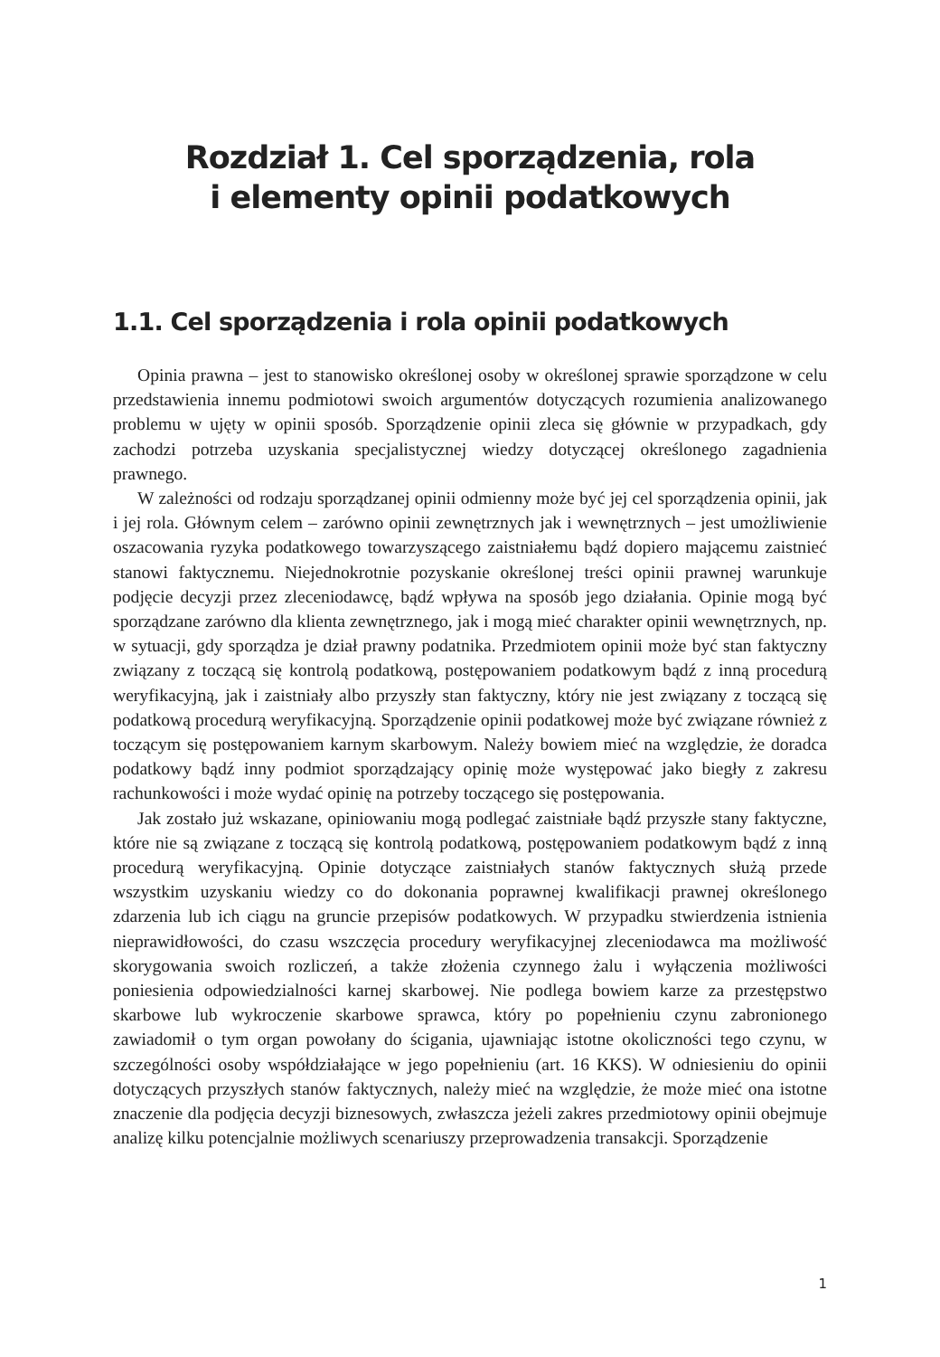Rozdział 1. Cel sporządzenia, rola
i elementy opinii podatkowych
1.1. Cel sporządzenia i rola opinii podatkowych
Opinia prawna – jest to stanowisko określonej osoby w określonej sprawie sporządzone w celu przedstawienia innemu podmiotowi swoich argumentów dotyczących rozumienia analizowanego problemu w ujęty w opinii sposób. Sporządzenie opinii zleca się głównie w przypadkach, gdy zachodzi potrzeba uzyskania specjalistycznej wiedzy dotyczącej określonego zagadnienia prawnego.
W zależności od rodzaju sporządzanej opinii odmienny może być jej cel sporządzenia opinii, jak i jej rola. Głównym celem – zarówno opinii zewnętrznych jak i wewnętrznych – jest umożliwienie oszacowania ryzyka podatkowego towarzyszącego zaistniałemu bądź dopiero mającemu zaistnieć stanowi faktycznemu. Niejednokrotnie pozyskanie określonej treści opinii prawnej warunkuje podjęcie decyzji przez zleceniodawcę, bądź wpływa na sposób jego działania. Opinie mogą być sporządzane zarówno dla klienta zewnętrznego, jak i mogą mieć charakter opinii wewnętrznych, np. w sytuacji, gdy sporządza je dział prawny podatnika. Przedmiotem opinii może być stan faktyczny związany z toczącą się kontrolą podatkową, postępowaniem podatkowym bądź z inną procedurą weryfikacyjną, jak i zaistniały albo przyszły stan faktyczny, który nie jest związany z toczącą się podatkową procedurą weryfikacyjną. Sporządzenie opinii podatkowej może być związane również z toczącym się postępowaniem karnym skarbowym. Należy bowiem mieć na względzie, że doradca podatkowy bądź inny podmiot sporządzający opinię może występować jako biegły z zakresu rachunkowości i może wydać opinię na potrzeby toczącego się postępowania.
Jak zostało już wskazane, opiniowaniu mogą podlegać zaistniałe bądź przyszłe stany faktyczne, które nie są związane z toczącą się kontrolą podatkową, postępowaniem podatkowym bądź z inną procedurą weryfikacyjną. Opinie dotyczące zaistniałych stanów faktycznych służą przede wszystkim uzyskaniu wiedzy co do dokonania poprawnej kwalifikacji prawnej określonego zdarzenia lub ich ciągu na gruncie przepisów podatkowych. W przypadku stwierdzenia istnienia nieprawidłowości, do czasu wszczęcia procedury weryfikacyjnej zleceniodawca ma możliwość skorygowania swoich rozliczeń, a także złożenia czynnego żalu i wyłączenia możliwości poniesienia odpowiedzialności karnej skarbowej. Nie podlega bowiem karze za przestępstwo skarbowe lub wykroczenie skarbowe sprawca, który po popełnieniu czynu zabronionego zawiadomił o tym organ powołany do ścigania, ujawniając istotne okoliczności tego czynu, w szczególności osoby współdziałające w jego popełnieniu (art. 16 KKS). W odniesieniu do opinii dotyczących przyszłych stanów faktycznych, należy mieć na względzie, że może mieć ona istotne znaczenie dla podjęcia decyzji biznesowych, zwłaszcza jeżeli zakres przedmiotowy opinii obejmuje analizę kilku potencjalnie możliwych scenariuszy przeprowadzenia transakcji. Sporządzenie
1